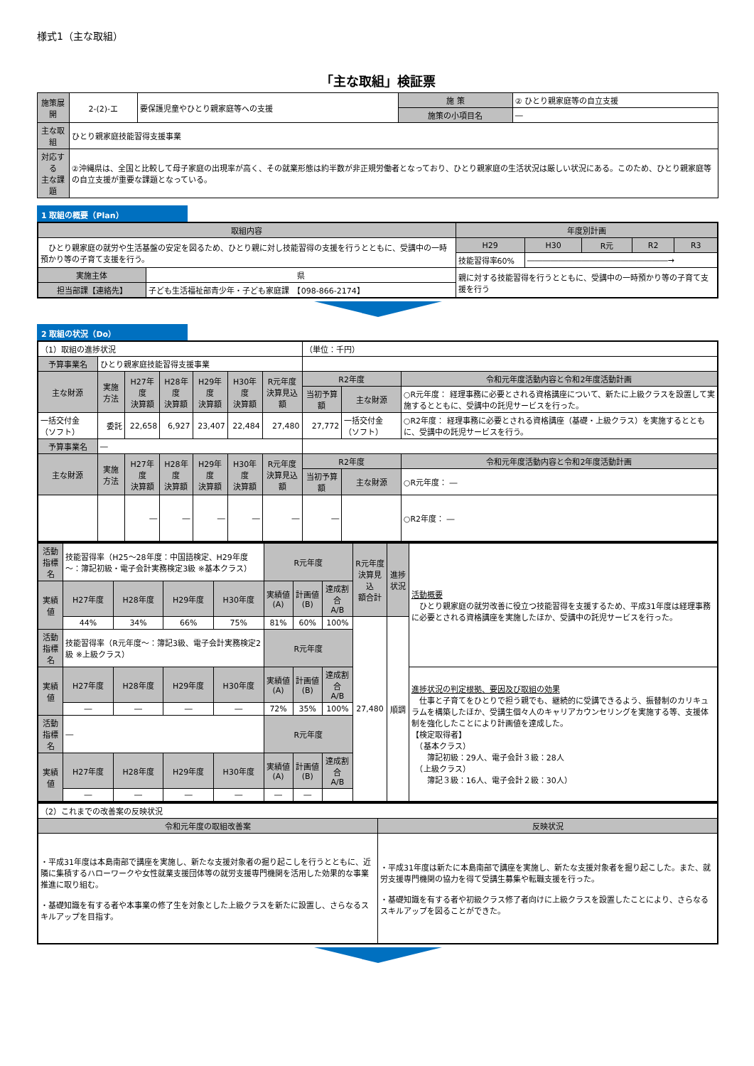様式1（主な取組）
「主な取組」検証票
| 施策展開 | 2-(2)-エ | 要保護児童やひとり親家庭等への支援 | 施 策 | ② ひとり親家庭等の自立支援 |
| | | | 施策の小項目名 | ― |
| 主な取組 | ひとり親家庭技能習得支援事業 | | | |
| 対応する 主な課題 | ②沖縄県は、全国と比較して母子家庭の出現率が高く、その就業形態は約半数が非正規労働者となっており、ひとり親家庭の生活状況は厳しい状況にある。このため、ひとり親家庭等の自立支援が重要な課題となっている。 | | | |
1 取組の概要（Plan）
| 取組内容 | | 年度別計画 | | | | |
| --- | --- | --- | --- | --- | --- | --- |
| ひとり親家庭の就労や生活基盤の安定を図るため、ひとり親に対し技能習得の支援を行うとともに、受講中の一時預かり等の子育て支援を行う。 | | H29 | H30 | R元 | R2 | R3 |
| | | 技能習得率60% | ――――――――――――――――――→ | | | |
| 実施主体 | 県 | 親に対する技能習得を行うとともに、受講中の一時預かり等の子育て支援を行う | | | | |
| 担当部課【連絡先】 | 子ども生活福祉部青少年・子ども家庭課 【098-866-2174】 | | | | | |
2 取組の状況（Do）
| （1）取組の進捗状況 | | | | | | | （単位：千円） | | |
| 予算事業名 | ひとり親家庭技能習得支援事業 | | | | | | | | |
| 主な財源 | 実施方法 | H27年度 決算額 | H28年度 決算額 | H29年度 決算額 | H30年度 決算額 | R元年度 決算見込額 | R2年度 | | 令和元年度活動内容と令和2年度活動計画 |
| | | | | | | | 当初予算額 | 主な財源 | ○R元年度： 経理事務に必要とされる資格講座について、新たに上級クラスを設置して実施するとともに、受講中の託児サービスを行った。 |
| 一括交付金（ソフト） | 委託 | 22,658 | 6,927 | 23,407 | 22,484 | 27,480 | 27,772 | 一括交付金（ソフト） | ○R2年度： 経理事務に必要とされる資格講座（基礎・上級クラス）を実施するとともに、受講中の託児サービスを行う。 |
| 予算事業名 | ― | | | | | | | | |
| 主な財源 | 実施方法 | H27年度 決算額 | H28年度 決算額 | H29年度 決算額 | H30年度 決算額 | R元年度 決算見込額 | R2年度 | | 令和元年度活動内容と令和2年度活動計画 |
| | | | | | | | 当初予算額 | 主な財源 | ○R元年度： ― |
| | | ― | ― | ― | ― | ― | ― | | ○R2年度： ― |
| 活動指標名 | 技能習得率（H25～28年度：中国語検定、H29年度～：簿記初級・電子会計実務検定3級 ※基本クラス） | | | | R元年度 | | | R元年度 決算見込 額合計 | 進捗状況 | 活動概要 ひとり親家庭の就労改善に役立つ技能習得を支援するため、平成31年度は経理事務に必要とされる資格講座を実施したほか、受講中の託児サービスを行った。 |
| 実績値 | H27年度 | H28年度 | H29年度 | H30年度 | 実績値(A) | 計画値(B) | 達成割合 A/B | | | |
| | 44% | 34% | 66% | 75% | 81% | 60% | 100% | 27,480 | 順調 | |
| 活動指標名 | 技能習得率（R元年度～：簿記3級、電子会計実務検定2級 ※上級クラス） | | | | R元年度 | | | | | |
| 実績値 | H27年度 | H28年度 | H29年度 | H30年度 | 実績値(A) | 計画値(B) | 達成割合 A/B | | | 進捗状況の判定根拠、要因及び取組の効果 仕事と子育てをひとりで担う親でも、継続的に受講できるよう、振替制のカリキュラムを構築したほか、受講生個々人のキャリアカウンセリングを実施する等、支援体制を強化したことにより計画値を達成した。 【検定取得者】 （基本クラス） 簿記初級：29人、電子会計３級：28人 （上級クラス） 簿記３級：16人、電子会計２級：30人） |
| | ― | ― | ― | ― | 72% | 35% | 100% | | | |
| 活動指標名 | ― | | | | R元年度 | | | | | |
| 実績値 | H27年度 | H28年度 | H29年度 | H30年度 | 実績値(A) | 計画値(B) | 達成割合 A/B | | | |
| | ― | ― | ― | ― | ― | ― | | | | |
| （2）これまでの改善案の反映状況 | |
| 令和元年度の取組改善案 | 反映状況 |
| ・平成31年度は本島南部で講座を実施し、新たな支援対象者の掘り起こしを行うとともに、近隣に集積するハローワークや女性就業支援団体等の就労支援専門機関を活用した効果的な事業推進に取り組む。 ・基礎知識を有する者や本事業の修了生を対象とした上級クラスを新たに設置し、さらなるスキルアップを目指す。 | ・平成31年度は新たに本島南部で講座を実施し、新たな支援対象者を掘り起こした。また、就労支援専門機関の協力を得て受講生募集や転職支援を行った。 ・基礎知識を有する者や初級クラス修了者向けに上級クラスを設置したことにより、さらなるスキルアップを図ることができた。 |